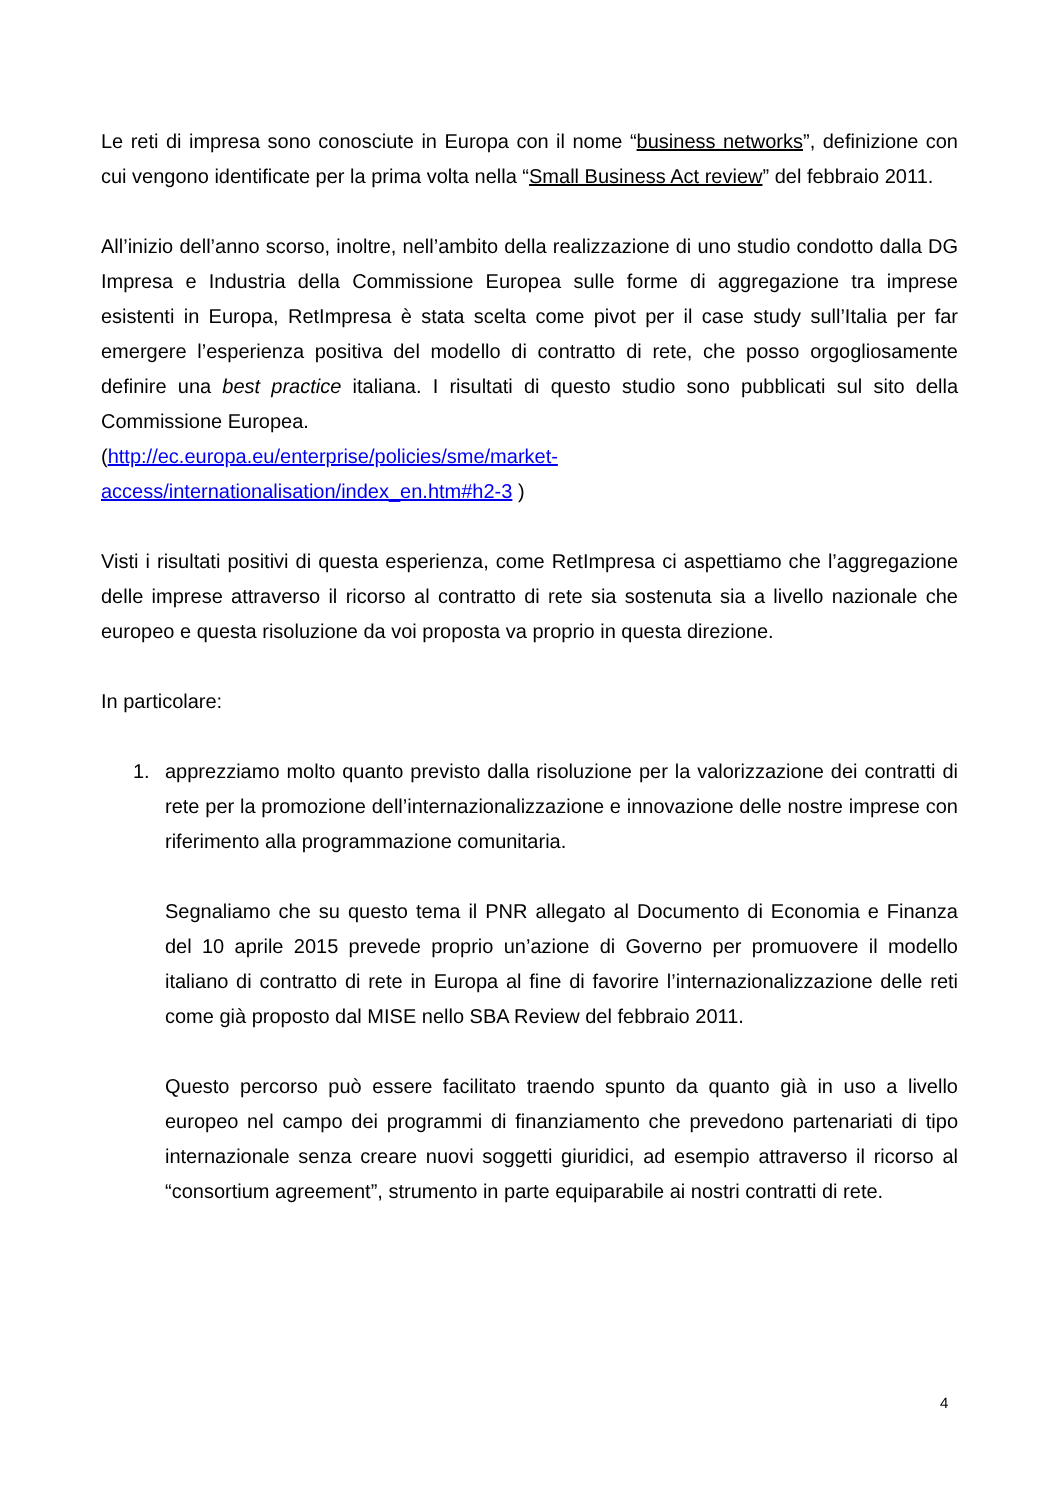Le reti di impresa sono conosciute in Europa con il nome “business networks”, definizione con cui vengono identificate per la prima volta nella “Small Business Act review” del febbraio 2011.
All’inizio dell’anno scorso, inoltre, nell’ambito della realizzazione di uno studio condotto dalla DG Impresa e Industria della Commissione Europea sulle forme di aggregazione tra imprese esistenti in Europa, RetImpresa è stata scelta come pivot per il case study sull’Italia per far emergere l’esperienza positiva del modello di contratto di rete, che posso orgogliosamente definire una best practice italiana. I risultati di questo studio sono pubblicati sul sito della Commissione Europea.
(http://ec.europa.eu/enterprise/policies/sme/market-access/internationalisation/index_en.htm#h2-3 )
Visti i risultati positivi di questa esperienza, come RetImpresa ci aspettiamo che l’aggregazione delle imprese attraverso il ricorso al contratto di rete sia sostenuta sia a livello nazionale che europeo e questa risoluzione da voi proposta va proprio in questa direzione.
In particolare:
1. apprezziamo molto quanto previsto dalla risoluzione per la valorizzazione dei contratti di rete per la promozione dell’internazionalizzazione e innovazione delle nostre imprese con riferimento alla programmazione comunitaria.
Segnaliamo che su questo tema il PNR allegato al Documento di Economia e Finanza del 10 aprile 2015 prevede proprio un’azione di Governo per promuovere il modello italiano di contratto di rete in Europa al fine di favorire l’internazionalizzazione delle reti come già proposto dal MISE nello SBA Review del febbraio 2011.
Questo percorso può essere facilitato traendo spunto da quanto già in uso a livello europeo nel campo dei programmi di finanziamento che prevedono partenariati di tipo internazionale senza creare nuovi soggetti giuridici, ad esempio attraverso il ricorso al “consortium agreement”, strumento in parte equiparabile ai nostri contratti di rete.
4